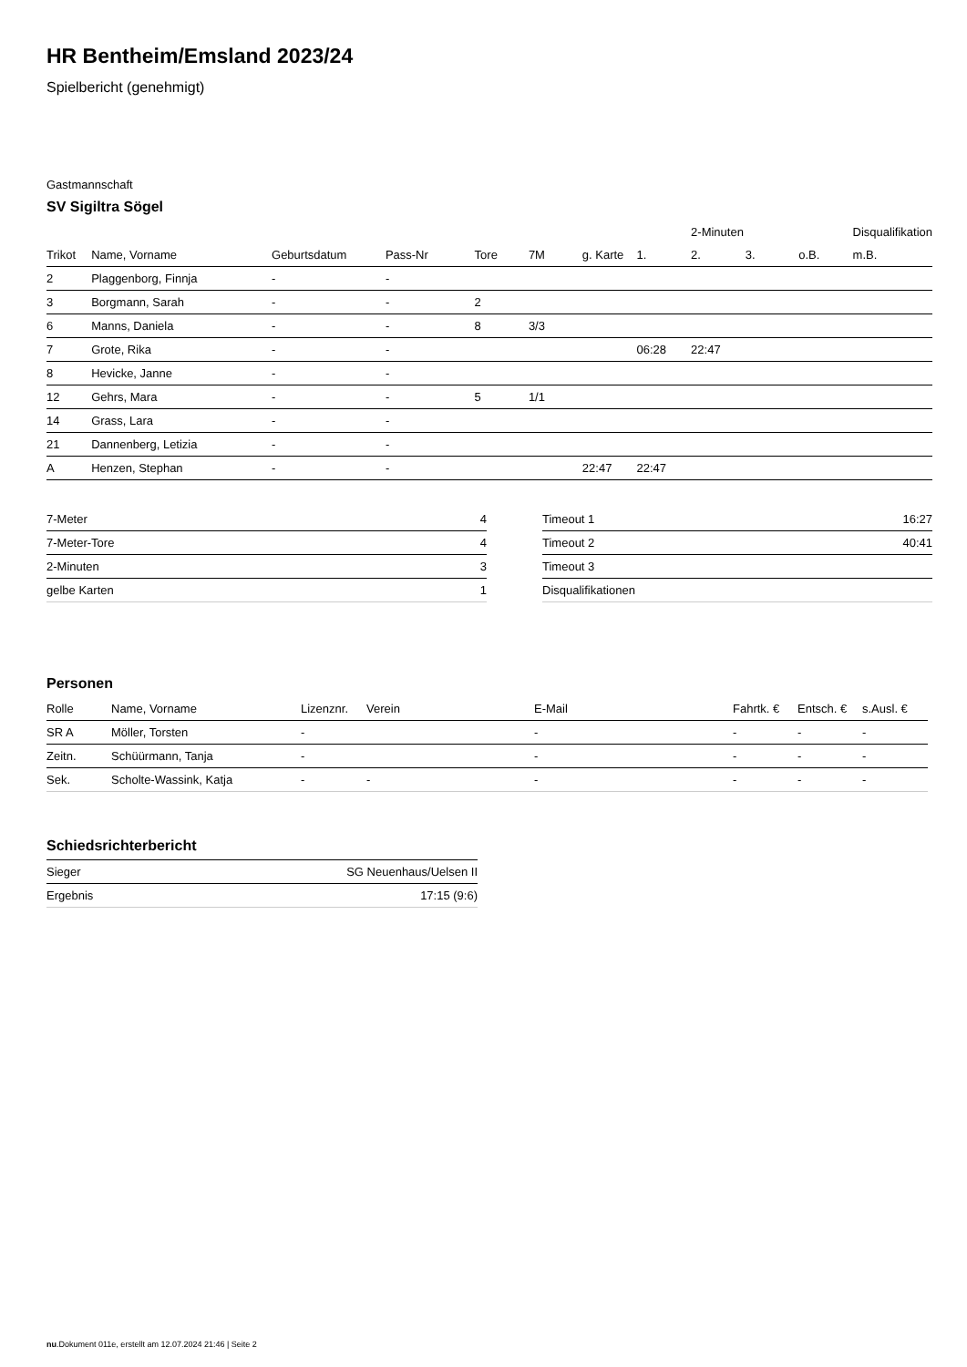HR Bentheim/Emsland 2023/24
Spielbericht (genehmigt)
Gastmannschaft
SV Sigiltra Sögel
| | | | | | | | | 2-Minuten | | | Disqualifikation |
| Trikot | Name, Vorname | Geburtsdatum | Pass-Nr | Tore | 7M | g. Karte | 1. | 2. | 3. | o.B. | m.B. |
| 2 | Plaggenborg, Finnja | - | - | | | | | | | | |
| 3 | Borgmann, Sarah | - | - | 2 | | | | | | | |
| 6 | Manns, Daniela | - | - | 8 | 3/3 | | | | | | |
| 7 | Grote, Rika | - | - | | | | 06:28 | 22:47 | | | |
| 8 | Hevicke, Janne | - | - | | | | | | | | |
| 12 | Gehrs, Mara | - | - | 5 | 1/1 | | | | | | |
| 14 | Grass, Lara | - | - | | | | | | | | |
| 21 | Dannenberg, Letizia | - | - | | | | | | | | |
| A | Henzen, Stephan | - | - | | | 22:47 | 22:47 | | | | |
| 7-Meter | 4 |
| 7-Meter-Tore | 4 |
| 2-Minuten | 3 |
| gelbe Karten | 1 |
| Timeout 1 | 16:27 |
| Timeout 2 | 40:41 |
| Timeout 3 | |
| Disqualifikationen | |
Personen
| Rolle | Name, Vorname | Lizenznr. | Verein | E-Mail | Fahrtk. € | Entsch. € | s.Ausl. € |
| --- | --- | --- | --- | --- | --- | --- | --- |
| SR A | Möller, Torsten | - | | - | - | - | - |
| Zeitn. | Schüürmann, Tanja | - | | - | - | - | - |
| Sek. | Scholte-Wassink, Katja | - | - | - | - | - | - |
Schiedsrichterbericht
| Sieger | SG Neuenhaus/Uelsen II |
| Ergebnis | 17:15 (9:6) |
nu.Dokument 011e, erstellt am 12.07.2024 21:46 | Seite 2